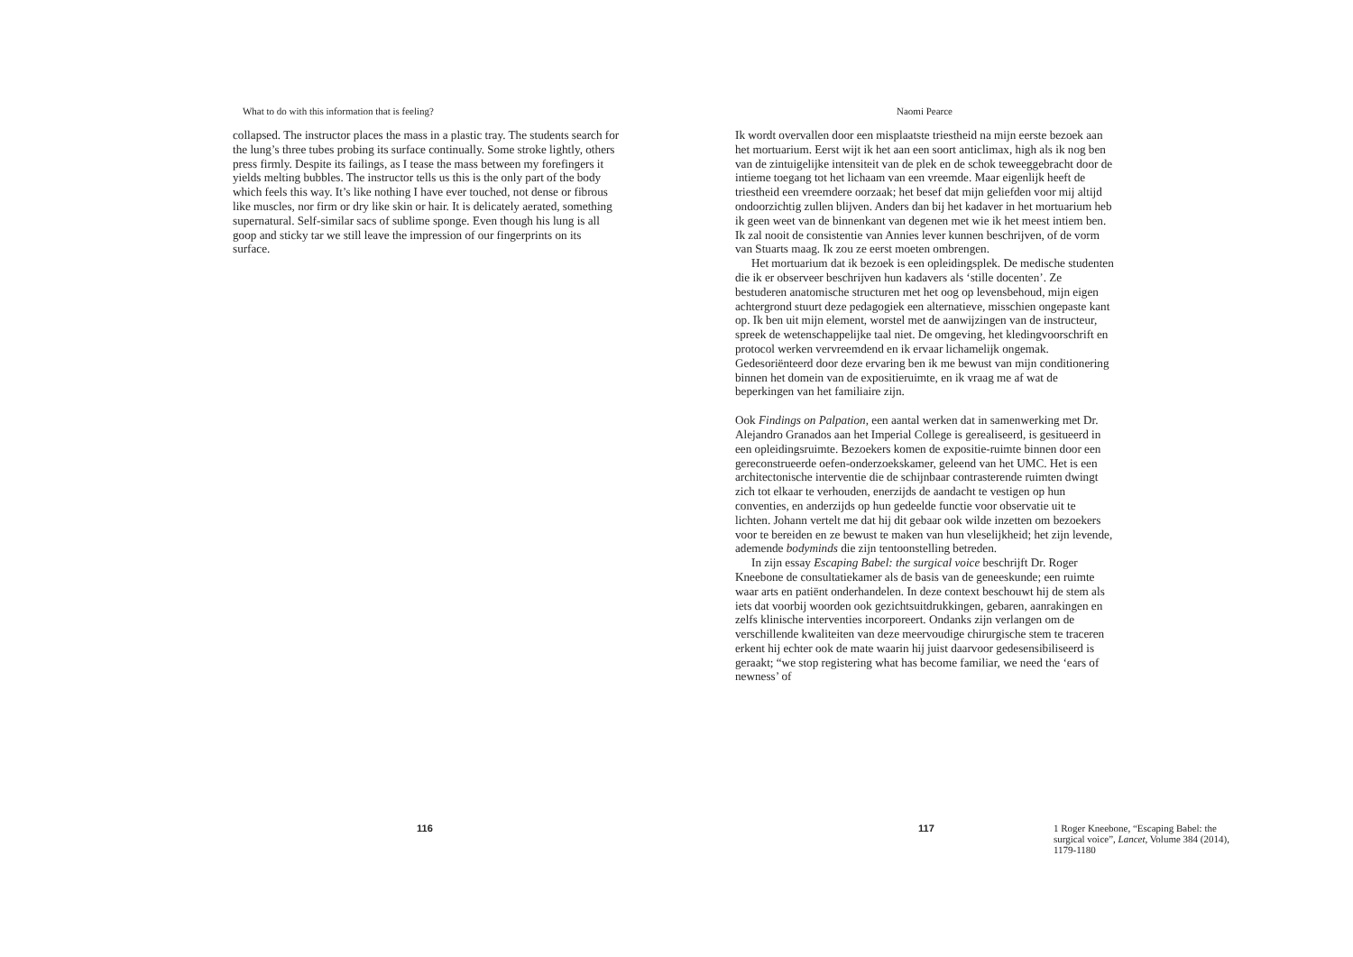What to do with this information that is feeling?
collapsed. The instructor places the mass in a plastic tray. The students search for the lung’s three tubes probing its surface continually. Some stroke lightly, others press firmly. Despite its failings, as I tease the mass between my forefingers it yields melting bubbles. The instructor tells us this is the only part of the body which feels this way. It’s like nothing I have ever touched, not dense or fibrous like muscles, nor firm or dry like skin or hair. It is delicately aerated, something supernatural. Self-similar sacs of sublime sponge. Even though his lung is all goop and sticky tar we still leave the impression of our fingerprints on its surface.
116
Naomi Pearce
Ik wordt overvallen door een misplaatste triestheid na mijn eerste bezoek aan het mortuarium. Eerst wijt ik het aan een soort anticlimax, high als ik nog ben van de zintuigelijke intensiteit van de plek en de schok teweeggebracht door de intieme toegang tot het lichaam van een vreemde. Maar eigenlijk heeft de triestheid een vreemdere oorzaak; het besef dat mijn geliefden voor mij altijd ondoorzichtig zullen blijven. Anders dan bij het kadaver in het mortuarium heb ik geen weet van de binnenkant van degenen met wie ik het meest intiem ben. Ik zal nooit de consistentie van Annies lever kunnen beschrijven, of de vorm van Stuarts maag. Ik zou ze eerst moeten ombrengen.
Het mortuarium dat ik bezoek is een opleidingsplek. De medische studenten die ik er observeer beschrijven hun kadavers als ‘stille docenten’. Ze bestuderen anatomische structuren met het oog op levensbehoud, mijn eigen achtergrond stuurt deze pedagogiek een alternatieve, misschien ongepaste kant op. Ik ben uit mijn element, worstel met de aanwijzingen van de instructeur, spreek de wetenschappelijke taal niet. De omgeving, het kledingvoorschrift en protocol werken vervreemdend en ik ervaar lichamelijk ongemak. Gedesoriënteerd door deze ervaring ben ik me bewust van mijn conditionering binnen het domein van de expositieruimte, en ik vraag me af wat de beperkingen van het familiaire zijn.
Ook Findings on Palpation, een aantal werken dat in samenwerking met Dr. Alejandro Granados aan het Imperial College is gerealiseerd, is gesitueerd in een opleidingsruimte. Bezoekers komen de expositie-ruimte binnen door een gereconstrueerde oefen-onderzoekskamer, geleend van het UMC. Het is een architectonische interventie die de schijnbaar contrasterende ruimten dwingt zich tot elkaar te verhouden, enerzijds de aandacht te vestigen op hun conventies, en anderzijds op hun gedeelde functie voor observatie uit te lichten. Johann vertelt me dat hij dit gebaar ook wilde inzetten om bezoekers voor te bereiden en ze bewust te maken van hun vleselijkheid; het zijn levende, ademende bodyminds die zijn tentoonstelling betreden.
In zijn essay Escaping Babel: the surgical voice beschrijft Dr. Roger Kneebone de consultatiekamer als de basis van de geneeskunde; een ruimte waar arts en patiënt onderhandelen. In deze context beschouwt hij de stem als iets dat voorbij woorden ook gezichtsuitdrukkingen, gebaren, aanrakingen en zelfs klinische interventies incorporeert. Ondanks zijn verlangen om de verschillende kwaliteiten van deze meervoudige chirurgische stem te traceren erkent hij echter ook de mate waarin hij juist daarvoor gedesensibiliseerd is geraakt; “we stop registering what has become familiar, we need the ‘ears of newness’ of
117
1 Roger Kneebone, “Escaping Babel: the surgical voice”, Lancet, Volume 384 (2014), 1179-1180